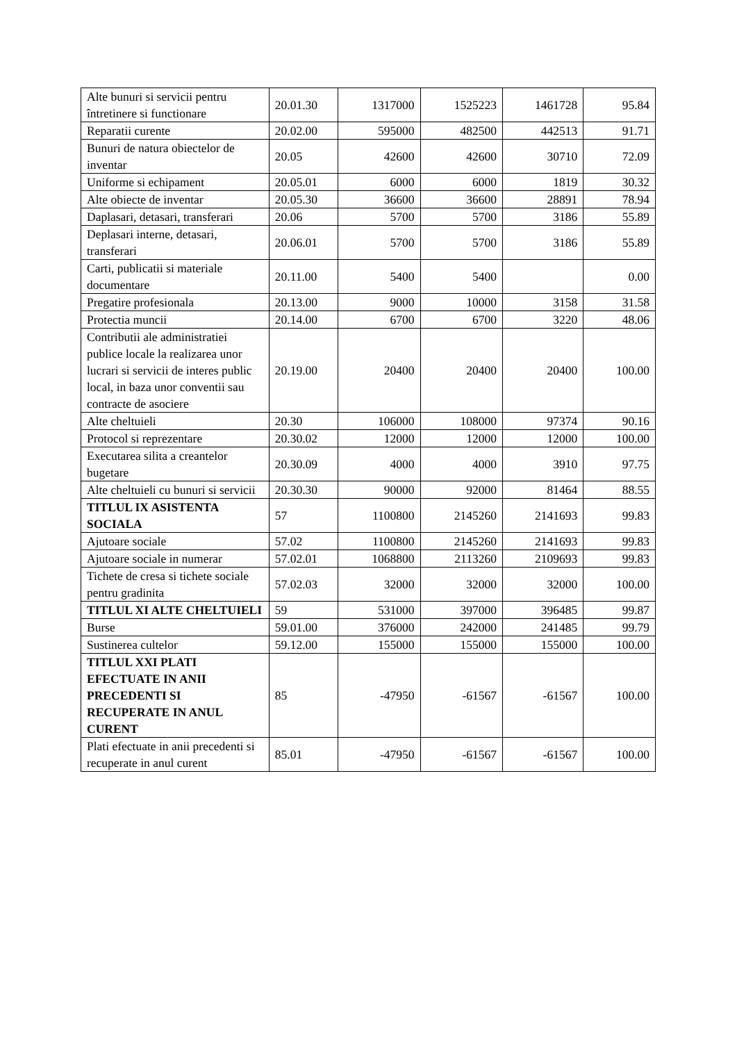| Alte bunuri si servicii pentru întretinere si functionare | 20.01.30 | 1317000 | 1525223 | 1461728 | 95.84 |
| Reparatii curente | 20.02.00 | 595000 | 482500 | 442513 | 91.71 |
| Bunuri de natura obiectelor de inventar | 20.05 | 42600 | 42600 | 30710 | 72.09 |
| Uniforme si echipament | 20.05.01 | 6000 | 6000 | 1819 | 30.32 |
| Alte obiecte de inventar | 20.05.30 | 36600 | 36600 | 28891 | 78.94 |
| Daplasari, detasari, transferari | 20.06 | 5700 | 5700 | 3186 | 55.89 |
| Deplasari interne, detasari, transferari | 20.06.01 | 5700 | 5700 | 3186 | 55.89 |
| Carti, publicatii si materiale documentare | 20.11.00 | 5400 | 5400 | | 0.00 |
| Pregatire profesionala | 20.13.00 | 9000 | 10000 | 3158 | 31.58 |
| Protectia muncii | 20.14.00 | 6700 | 6700 | 3220 | 48.06 |
| Contributii ale administratiei publice locale la realizarea unor lucrari si servicii de interes public local, in baza unor conventii sau contracte de asociere | 20.19.00 | 20400 | 20400 | 20400 | 100.00 |
| Alte cheltuieli | 20.30 | 106000 | 108000 | 97374 | 90.16 |
| Protocol si reprezentare | 20.30.02 | 12000 | 12000 | 12000 | 100.00 |
| Executarea silita a creantelor bugetare | 20.30.09 | 4000 | 4000 | 3910 | 97.75 |
| Alte cheltuieli cu bunuri si servicii | 20.30.30 | 90000 | 92000 | 81464 | 88.55 |
| TITLUL IX ASISTENTA SOCIALA | 57 | 1100800 | 2145260 | 2141693 | 99.83 |
| Ajutoare sociale | 57.02 | 1100800 | 2145260 | 2141693 | 99.83 |
| Ajutoare sociale in numerar | 57.02.01 | 1068800 | 2113260 | 2109693 | 99.83 |
| Tichete de cresa si tichete sociale pentru gradinita | 57.02.03 | 32000 | 32000 | 32000 | 100.00 |
| TITLUL XI ALTE CHELTUIELI | 59 | 531000 | 397000 | 396485 | 99.87 |
| Burse | 59.01.00 | 376000 | 242000 | 241485 | 99.79 |
| Sustinerea cultelor | 59.12.00 | 155000 | 155000 | 155000 | 100.00 |
| TITLUL XXI PLATI EFECTUATE IN ANII PRECEDENTI SI RECUPERATE IN ANUL CURENT | 85 | -47950 | -61567 | -61567 | 100.00 |
| Plati efectuate in anii precedenti si recuperate in anul curent | 85.01 | -47950 | -61567 | -61567 | 100.00 |